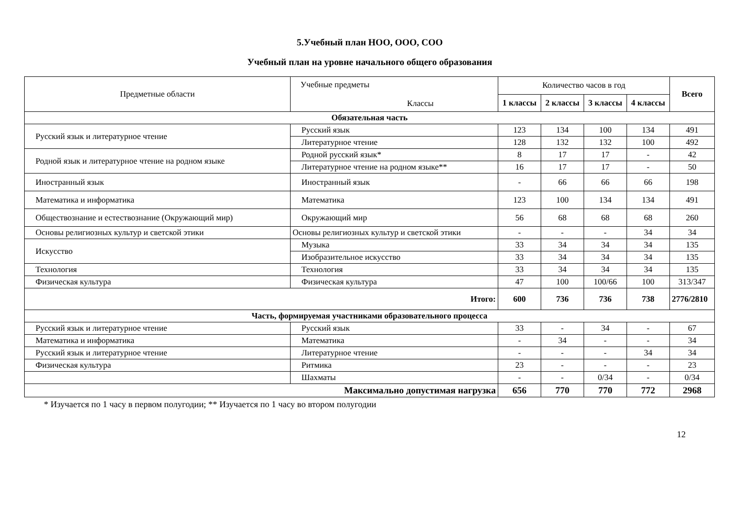5.Учебный план НОО, ООО, СОО
Учебный план на уровне начального общего образования
| Предметные области | Учебные предметы Классы | Количество часов в год | | | | Всего |
| --- | --- | --- | --- | --- | --- | --- |
| | | 1 классы | 2 классы | 3 классы | 4 классы | |
| Обязательная часть | | | | | | |
| Русский язык и литературное чтение | Русский язык | 123 | 134 | 100 | 134 | 491 |
| | Литературное чтение | 128 | 132 | 132 | 100 | 492 |
| Родной язык и литературное чтение на родном языке | Родной русский язык* | 8 | 17 | 17 | - | 42 |
| | Литературное чтение на родном языке** | 16 | 17 | 17 | - | 50 |
| Иностранный язык | Иностранный язык | - | 66 | 66 | 66 | 198 |
| Математика и информатика | Математика | 123 | 100 | 134 | 134 | 491 |
| Обществознание и естествознание (Окружающий мир) | Окружающий мир | 56 | 68 | 68 | 68 | 260 |
| Основы религиозных культур и светской этики | Основы религиозных культур и светской этики | - | - | - | 34 | 34 |
| Искусство | Музыка | 33 | 34 | 34 | 34 | 135 |
| | Изобразительное искусство | 33 | 34 | 34 | 34 | 135 |
| Технология | Технология | 33 | 34 | 34 | 34 | 135 |
| Физическая культура | Физическая культура | 47 | 100 | 100/66 | 100 | 313/347 |
| Итого: | | 600 | 736 | 736 | 738 | 2776/2810 |
| Часть, формируемая участниками образовательного процесса | | | | | | |
| Русский язык и литературное чтение | Русский язык | 33 | - | 34 | - | 67 |
| Математика и информатика | Математика | - | 34 | - | - | 34 |
| Русский язык и литературное чтение | Литературное чтение | - | - | - | 34 | 34 |
| Физическая культура | Ритмика | 23 | - | - | - | 23 |
| | Шахматы | - | - | 0/34 | - | 0/34 |
| Максимально допустимая нагрузка | | 656 | 770 | 770 | 772 | 2968 |
* Изучается по 1 часу в первом полугодии; ** Изучается по 1 часу во втором полугодии
12